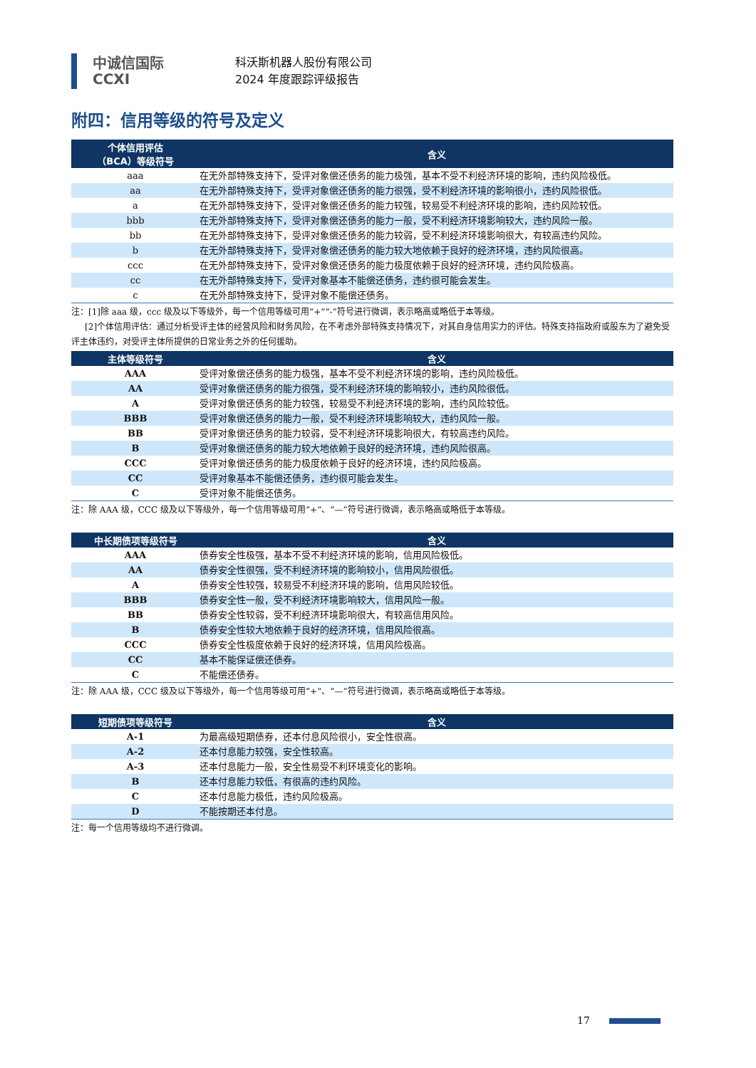中诚信国际
CCXI
科沃斯机器人股份有限公司
2024 年度跟踪评级报告
附四：信用等级的符号及定义
| 个体信用评估 （BCA）等级符号 | 含义 |
| --- | --- |
| aaa | 在无外部特殊支持下，受评对象偿还债务的能力极强，基本不受不利经济环境的影响，违约风险极低。 |
| aa | 在无外部特殊支持下，受评对象偿还债务的能力很强，受不利经济环境的影响很小，违约风险很低。 |
| a | 在无外部特殊支持下，受评对象偿还债务的能力较强，较易受不利经济环境的影响，违约风险较低。 |
| bbb | 在无外部特殊支持下，受评对象偿还债务的能力一般，受不利经济环境影响较大，违约风险一般。 |
| bb | 在无外部特殊支持下，受评对象偿还债务的能力较弱，受不利经济环境影响很大，有较高违约风险。 |
| b | 在无外部特殊支持下，受评对象偿还债务的能力较大地依赖于良好的经济环境，违约风险很高。 |
| ccc | 在无外部特殊支持下，受评对象偿还债务的能力极度依赖于良好的经济环境，违约风险极高。 |
| cc | 在无外部特殊支持下，受评对象基本不能偿还债务，违约很可能会发生。 |
| c | 在无外部特殊支持下，受评对象不能偿还债务。 |
注：[1]除 aaa 级，ccc 级及以下等级外，每一个信用等级可用“+”“-”符号进行微调，表示略高或略低于本等级。
[2]个体信用评估：通过分析受评主体的经营风险和财务风险，在不考虑外部特殊支持情况下，对其自身信用实力的评估。特殊支持指政府或股东为了避免受评主体违约，对受评主体所提供的日常业务之外的任何援助。
| 主体等级符号 | 含义 |
| --- | --- |
| AAA | 受评对象偿还债务的能力极强，基本不受不利经济环境的影响，违约风险极低。 |
| AA | 受评对象偿还债务的能力很强，受不利经济环境的影响较小，违约风险很低。 |
| A | 受评对象偿还债务的能力较强，较易受不利经济环境的影响，违约风险较低。 |
| BBB | 受评对象偿还债务的能力一般，受不利经济环境影响较大，违约风险一般。 |
| BB | 受评对象偿还债务的能力较弱，受不利经济环境影响很大，有较高违约风险。 |
| B | 受评对象偿还债务的能力较大地依赖于良好的经济环境，违约风险很高。 |
| CCC | 受评对象偿还债务的能力极度依赖于良好的经济环境，违约风险极高。 |
| CC | 受评对象基本不能偿还债务，违约很可能会发生。 |
| C | 受评对象不能偿还债务。 |
注：除 AAA 级，CCC 级及以下等级外，每一个信用等级可用“+”、“—”符号进行微调，表示略高或略低于本等级。
| 中长期债项等级符号 | 含义 |
| --- | --- |
| AAA | 债券安全性极强，基本不受不利经济环境的影响，信用风险极低。 |
| AA | 债券安全性很强，受不利经济环境的影响较小，信用风险很低。 |
| A | 债券安全性较强，较易受不利经济环境的影响，信用风险较低。 |
| BBB | 债券安全性一般，受不利经济环境影响较大，信用风险一般。 |
| BB | 债券安全性较弱，受不利经济环境影响很大，有较高信用风险。 |
| B | 债券安全性较大地依赖于良好的经济环境，信用风险很高。 |
| CCC | 债券安全性极度依赖于良好的经济环境，信用风险极高。 |
| CC | 基本不能保证偿还债券。 |
| C | 不能偿还债券。 |
注：除 AAA 级，CCC 级及以下等级外，每一个信用等级可用“+”、“—”符号进行微调，表示略高或略低于本等级。
| 短期债项等级符号 | 含义 |
| --- | --- |
| A-1 | 为最高级短期债券，还本付息风险很小，安全性很高。 |
| A-2 | 还本付息能力较强，安全性较高。 |
| A-3 | 还本付息能力一般，安全性易受不利环境变化的影响。 |
| B | 还本付息能力较低，有很高的违约风险。 |
| C | 还本付息能力极低，违约风险极高。 |
| D | 不能按期还本付息。 |
注：每一个信用等级均不进行微调。
17